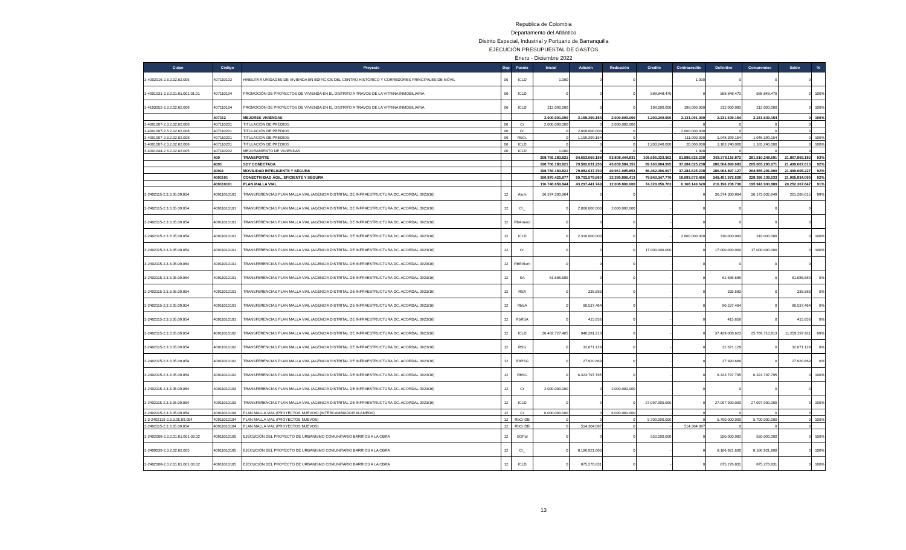Republica de Colombia
Departamento del Atlántico
Distrito Especial, Industrial y Portuario de Barranquilla
EJECUCIÓN PRESUPUESTAL DE GASTOS
Enero - Diciembre 2022
| Cuipo | Código | Proyecto | Dep | Fuente | Inicial | Adición | Reducción | Credito | Contracredito | Definitivo | Compromiso | Saldo | % |
| --- | --- | --- | --- | --- | --- | --- | --- | --- | --- | --- | --- | --- | --- |
| 3-4002016-2.3.2.02.02.005 | 407110102 | HABILITAR UNIDADES DE VIVIENDA EN EDIFICIOS DEL CENTRO HISTÓRICO Y CORREDORES PRINCIPALES DE MÓVIL | 06 | ICLD | 1.000 | 0 | 0 | - | 1.000 | 0 | 0 | 0 | |
| 3-4001031-2.3.2.01.01.001.01.01 | 407110104 | PROMOCIÓN DE PROYECTOS DE VIVIENDA EN EL DISTRITO A TRAVOS DE LA VITRINA INMOBILIARIA | 06 | ICLD | 0 | 0 | 0 | 588.848.470 | 0 | 588.848.470 | 588.848.470 | 0 | 100% |
| 3-4103052-2.3.2.02.02.008 | 407110104 | PROMOCIÓN DE PROYECTOS DE VIVIENDA EN EL DISTRITO A TRAVOS DE LA VITRINA INMOBILIARIA | 06 | ICLD | 212.000.000 | 0 | 0 | 198.000.000 | 198.000.000 | 212.000.000 | 212.000.000 | 0 | 100% |
| | 407112 | MEJORES VIVIENDAS | | | 2.000.001.000 | 3.159.399.154 | 2.000.000.000 | 1.203.240.000 | 2.131.001.000 | 2.231.639.154 | 2.231.639.154 | 0 | 100% |
| 3-4001007-2.3.2.02.02.008 | 407110201 | TITULACIÓN DE PREDIOS | 06 | Cr | 2.000.000.000 | 0 | 2.000.000.000 | - | 0 | 0 | 0 | 0 | |
| 3-4001007-2.3.2.02.02.008 | 407110201 | TITULACIÓN DE PREDIOS | 06 | Cr. | 0 | 2.000.000.000 | 0 | - | 2.000.000.000 | 0 | 0 | 0 | |
| 3-4001007-2.3.2.02.02.008 | 407110201 | TITULACIÓN DE PREDIOS | 06 | RbCr. | 0 | 1.159.399.154 | 0 | - | 111.000.000 | 1.048.399.154 | 1.048.399.154 | 0 | 100% |
| 3-4001007-2.3.2.02.02.008 | 407110201 | TITULACIÓN DE PREDIOS | 06 | ICLD | 0 | 0 | 0 | 1.203.240.000 | 20.000.000 | 1.183.240.000 | 1.183.240.000 | 0 | 100% |
| 3-4001044-2.3.2.02.02.005 | 407110202 | MEJORAMIENTO DE VIVIENDAS | 06 | ICLD | 1.000 | 0 | 0 | - | 1.000 | 0 | 0 | 0 | |
| | 409 | TRANSPORTE | | | 208.766.183.821 | 94.653.669.158 | 53.808.444.831 | 105.655.333.962 | 51.888.625.238 | 303.378.116.872 | 281.510.248.691 | 21.867.868.182 | 93% |
| | 4091 | SOY CONECTADA | | | 198.766.183.821 | 79.582.031.256 | 43.659.584.151 | 89.160.884.995 | 37.284.625.238 | 286.564.890.683 | 265.065.283.071 | 21.499.607.613 | 92% |
| | 40911 | MOVILIDAD INTELIGENTE Y SEGURA | | | 198.766.183.821 | 79.082.037.700 | 40.961.095.853 | 86.462.396.697 | 37.284.625.238 | 286.064.897.127 | 264.565.291.900 | 21.499.605.227 | 92% |
| | 4091101 | CONECTIVIDAD ÁGIL, EFICIENTE Y SEGURA | | | 160.870.425.877 | 59.702.578.860 | 32.380.806.413 | 79.843.347.770 | 18.583.573.466 | 249.451.972.628 | 228.386.138.533 | 21.065.834.095 | 92% |
| | 409110101 | PLAN MALLA VIAL | | | 116.746.659.844 | 43.297.441.749 | 12.008.800.000 | 74.329.056.763 | 6.168.149.620 | 216.196.208.736 | 195.943.900.889 | 20.252.307.847 | 91% |
| 3-2402115-2.3.3.05.09.054 | 40911010101 | TRANSFERENCIAS PLAN MALLA VIAL (AGENCIA DISTRITAL DE INFRAESTRUCTURA DC. ACORDAL 0923/16) | 12 | Alum | 36.374.300.864 | 0 | 0 | - | 0 | 36.374.300.864 | 36.173.032.849 | 201.268.015 | 99% |
| 3-2402115-2.3.3.05.09.054 | 40911010101 | TRANSFERENCIAS PLAN MALLA VIAL (AGENCIA DISTRITAL DE INFRAESTRUCTURA DC. ACORDAL 0923/16) | 12 | Cr_ | 0 | 2.000.000.000 | 2.000.000.000 | - | 0 | 0 | 0 | 0 | |
| 3-2402115-2.3.3.05.09.054 | 40911010101 | TRANSFERENCIAS PLAN MALLA VIAL (AGENCIA DISTRITAL DE INFRAESTRUCTURA DC. ACORDAL 0923/16) | 12 | RbArrend | 0 | 0 | 0 | - | 0 | 0 | 0 | 0 | |
| 3-2402115-2.3.3.05.09.054 | 40911010101 | TRANSFERENCIAS PLAN MALLA VIAL (AGENCIA DISTRITAL DE INFRAESTRUCTURA DC. ACORDAL 0923/16) | 12 | ICLD | 0 | 2.310.000.000 | 0 | - | 2.000.000.000 | 310.000.000 | 310.000.000 | 0 | 100% |
| 3-2402115-2.3.3.05.09.054 | 40911010101 | TRANSFERENCIAS PLAN MALLA VIAL (AGENCIA DISTRITAL DE INFRAESTRUCTURA DC. ACORDAL 0923/16) | 12 | Cr. | 0 | 0 | 0 | 17.000.000.000 | 0 | 17.000.000.000 | 17.000.000.000 | 0 | 100% |
| 3-2402115-2.3.3.05.09.054 | 40911010101 | TRANSFERENCIAS PLAN MALLA VIAL (AGENCIA DISTRITAL DE INFRAESTRUCTURA DC. ACORDAL 0923/16) | 12 | RbRAlum | 0 | 0 | 0 | - | 0 | 0 | 0 | 0 | |
| 3-2402115-2.3.3.05.09.054 | 40911010101 | TRANSFERENCIAS PLAN MALLA VIAL (AGENCIA DISTRITAL DE INFRAESTRUCTURA DC. ACORDAL 0923/16) | 12 | SA | 61.685.689 | 0 | 0 | - | 0 | 61.685.689 | 0 | 61.685.689 | 0% |
| 3-2402115-2.3.3.05.09.054 | 40911010101 | TRANSFERENCIAS PLAN MALLA VIAL (AGENCIA DISTRITAL DE INFRAESTRUCTURA DC. ACORDAL 0923/16) | 12 | RSA | 0 | 335.583 | 0 | - | 0 | 335.583 | 0 | 335.583 | 0% |
| 3-2402115-2.3.3.05.09.054 | 40911010101 | TRANSFERENCIAS PLAN MALLA VIAL (AGENCIA DISTRITAL DE INFRAESTRUCTURA DC. ACORDAL 0923/16) | 12 | RbSA | 0 | 80.537.464 | 0 | - | 0 | 80.537.464 | 0 | 80.537.464 | 0% |
| 3-2402115-2.3.3.05.09.054 | 40911010101 | TRANSFERENCIAS PLAN MALLA VIAL (AGENCIA DISTRITAL DE INFRAESTRUCTURA DC. ACORDAL 0923/16) | 12 | RbRSA | 0 | 415.656 | 0 | - | 0 | 415.656 | 0 | 415.656 | 0% |
| 3-2402115-2.3.3.05.09.054 | 40911010102 | TRANSFERENCIAS PLAN MALLA VIAL (AGENCIA DISTRITAL DE INFRAESTRUCTURA DC. ACORDAL 0923/16) | 12 | ICLD | 36.482.727.405 | 946.281.218 | 0 | - | 0 | 37.429.008.623 | 25.769.710.813 | 11.659.297.811 | 69% |
| 3-2402115-2.3.3.05.09.054 | 40911010102 | TRANSFERENCIAS PLAN MALLA VIAL (AGENCIA DISTRITAL DE INFRAESTRUCTURA DC. ACORDAL 0923/16) | 12 | RSG | 0 | 32.671.129 | 0 | - | 0 | 32.671.129 | 0 | 32.671.129 | 0% |
| 3-2402115-2.3.3.05.09.054 | 40911010102 | TRANSFERENCIAS PLAN MALLA VIAL (AGENCIA DISTRITAL DE INFRAESTRUCTURA DC. ACORDAL 0923/16) | 12 | RbRSG | 0 | 27.920.669 | 0 | - | 0 | 27.920.669 | 0 | 27.920.669 | 0% |
| 3-2402115-2.3.3.05.09.054 | 40911010102 | TRANSFERENCIAS PLAN MALLA VIAL (AGENCIA DISTRITAL DE INFRAESTRUCTURA DC. ACORDAL 0923/16) | 12 | RbSG | 0 | 6.323.797.795 | 0 | - | 0 | 6.323.797.795 | 6.323.797.795 | 0 | 100% |
| 3-2402115-2.3.3.05.09.054 | 40911010103 | TRANSFERENCIAS PLAN MALLA VIAL (AGENCIA DISTRITAL DE INFRAESTRUCTURA DC. ACORDAL 0923/16) | 12 | Cr | 2.000.000.000 | 0 | 2.000.000.000 | - | 0 | 0 | 0 | 0 | |
| 3-2402115-2.3.3.05.09.054 | 40911010103 | TRANSFERENCIAS PLAN MALLA VIAL (AGENCIA DISTRITAL DE INFRAESTRUCTURA DC. ACORDAL 0923/16) | 12 | ICLD | 0 | 0 | 0 | 27.097.900.000 | 0 | 27.097.900.000 | 27.097.900.000 | 0 | 100% |
| 3-2402115-2.3.3.05.09.054 | 40911010104 | PLAN MALLA VIAL (PROYECTOS NUEVOS) (INTERCAMBIADOR ALAMEDA) | 12 | Cr | 6.000.000.000 | 0 | 6.000.000.000 | - | 0 | 0 | 0 | 0 | |
| 1-3-2402115-2.3.3.05.09.054 | 40911010104 | PLAN MALLA VIAL (PROYECTOS NUEVOS) | 12 | RbCr DB | 0 | 0 | 0 | 5.700.000.000 | 0 | 5.700.000.000 | 5.700.000.000 | 0 | 100% |
| 3-2402115-2.3.3.05.09.054 | 40911010104 | PLAN MALLA VIAL (PROYECTOS NUEVOS) | 12 | RbCr DB | 0 | 514.304.087 | 0 | - | 514.304.087 | 0 | 0 | 0 | |
| 3-2402008-2.3.2.01.01.001.03.02 | 40911010105 | EJECUCIÓN DEL PROYECTO DE URBANISMO COMUNITARIO BARRIOS A LA OBRA | 12 | SGPpl | 0 | 0 | 0 | 550.000.000 | 0 | 550.000.000 | 550.000.000 | 0 | 100% |
| 3-2409039-2.3.2.02.02.005 | 40911010105 | EJECUCIÓN DEL PROYECTO DE URBANISMO COMUNITARIO BARRIOS A LA OBRA | 12 | Cr_ | 0 | 8.186.921.600 | 0 | - | 0 | 8.186.921.600 | 8.186.921.600 | 0 | 100% |
| 3-2402008-2.3.2.01.01.001.03.02 | 40911010105 | EJECUCIÓN DEL PROYECTO DE URBANISMO COMUNITARIO BARRIOS A LA OBRA | 12 | ICLD | 0 | 875.276.831 | 0 | - | 0 | 875.276.831 | 875.276.831 | 0 | 100% |
13